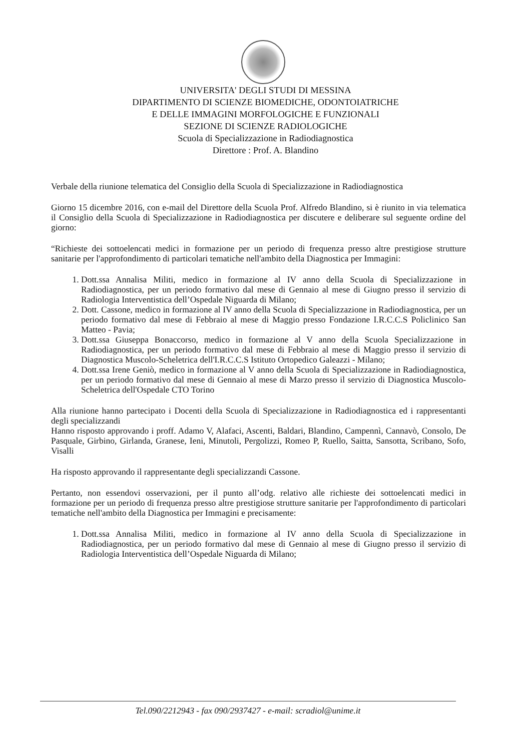UNIVERSITA' DEGLI STUDI DI MESSINA
DIPARTIMENTO DI SCIENZE BIOMEDICHE, ODONTOIATRICHE
E DELLE IMMAGINI MORFOLOGICHE E FUNZIONALI
SEZIONE DI SCIENZE RADIOLOGICHE
Scuola di Specializzazione in Radiodiagnostica
Direttore : Prof. A. Blandino
Verbale della riunione telematica del Consiglio della Scuola di Specializzazione in Radiodiagnostica
Giorno 15 dicembre 2016, con e-mail del Direttore della Scuola Prof. Alfredo Blandino, si è riunito in via telematica il Consiglio della Scuola di Specializzazione in Radiodiagnostica per discutere e deliberare sul seguente ordine del giorno:
“Richieste dei sottoelencati medici in formazione per un periodo di frequenza presso altre prestigiose strutture sanitarie per l'approfondimento di particolari tematiche nell'ambito della Diagnostica per Immagini:
1. Dott.ssa Annalisa Militi, medico in formazione al IV anno della Scuola di Specializzazione in Radiodiagnostica, per un periodo formativo dal mese di Gennaio al mese di Giugno presso il servizio di Radiologia Interventistica dell’Ospedale Niguarda di Milano;
2. Dott. Cassone, medico in formazione al IV anno della Scuola di Specializzazione in Radiodiagnostica, per un periodo formativo dal mese di Febbraio al mese di Maggio presso Fondazione I.R.C.C.S Policlinico San Matteo - Pavia;
3. Dott.ssa Giuseppa Bonaccorso, medico in formazione al V anno della Scuola Specializzazione in Radiodiagnostica, per un periodo formativo dal mese di Febbraio al mese di Maggio presso il servizio di Diagnostica Muscolo-Scheletrica dell'I.R.C.C.S Istituto Ortopedico Galeazzi - Milano;
4. Dott.ssa Irene Geniò, medico in formazione al V anno della Scuola di Specializzazione in Radiodiagnostica, per un periodo formativo dal mese di Gennaio al mese di Marzo presso il servizio di Diagnostica Muscolo-Scheletrica dell'Ospedale CTO Torino
Alla riunione hanno partecipato i Docenti della Scuola di Specializzazione in Radiodiagnostica ed i rappresentanti degli specializzandi
Hanno risposto approvando i proff. Adamo V, Alafaci, Ascenti, Baldari, Blandino, Campennì, Cannavò, Consolo, De Pasquale, Girbino, Girlanda, Granese, Ieni, Minutoli, Pergolizzi, Romeo P, Ruello, Saitta, Sansotta, Scribano, Sofo, Visalli
Ha risposto approvando il rappresentante degli specializzandi Cassone.
Pertanto, non essendovi osservazioni, per il punto all’odg. relativo alle richieste dei sottoelencati medici in formazione per un periodo di frequenza presso altre prestigiose strutture sanitarie per l'approfondimento di particolari tematiche nell'ambito della Diagnostica per Immagini e precisamente:
1. Dott.ssa Annalisa Militi, medico in formazione al IV anno della Scuola di Specializzazione in Radiodiagnostica, per un periodo formativo dal mese di Gennaio al mese di Giugno presso il servizio di Radiologia Interventistica dell’Ospedale Niguarda di Milano;
Tel.090/2212943 - fax 090/2937427 - e-mail: scradiol@unime.it